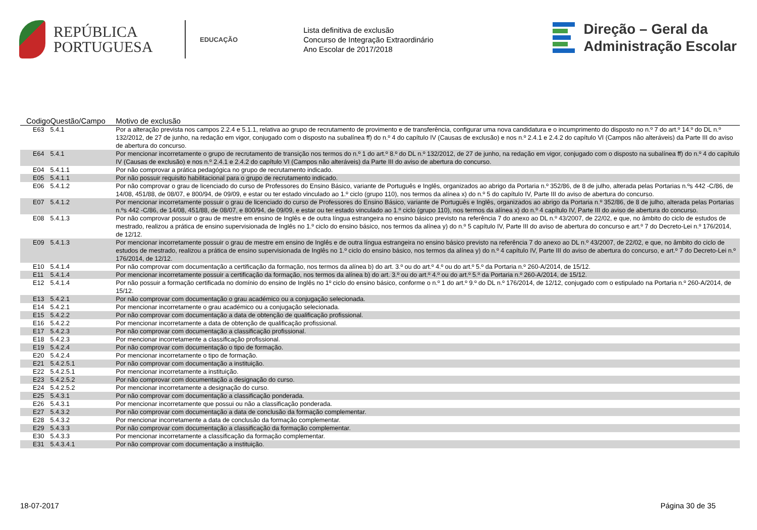REPÚBLICA
PORTUGUESA
EDUCAÇÃO
Lista definitiva de exclusão
Concurso de Integração Extraordinário
Ano Escolar de 2017/2018
Direção – Geral da
Administração Escolar
| Codigo | Questão/Campo | Motivo de exclusão |
| --- | --- | --- |
| E63 | 5.4.1 | Por a alteração prevista nos campos 2.2.4 e 5.1.1, relativa ao grupo de recrutamento de provimento e de transferência, configurar uma nova candidatura e o incumprimento do disposto no n.º 7 do art.º 14.º do DL n.º 132/2012, de 27 de junho, na redação em vigor, conjugado com o disposto na subalínea ff) do n.º 4 do capítulo IV (Causas de exclusão) e nos n.º 2.4.1 e 2.4.2 do capítulo VI (Campos não alteráveis) da Parte III do aviso de abertura do concurso. |
| E64 | 5.4.1 | Por mencionar incorretamente o grupo de recrutamento de transição nos termos do n.º 1 do art.º 8.º do DL n.º 132/2012, de 27 de junho, na redação em vigor, conjugado com o disposto na subalínea ff) do n.º 4 do capítulo IV (Causas de exclusão) e nos n.º 2.4.1 e 2.4.2 do capítulo VI (Campos não alteráveis) da Parte III do aviso de abertura do concurso. |
| E04 | 5.4.1.1 | Por não comprovar a prática pedagógica no grupo de recrutamento indicado. |
| E05 | 5.4.1.1 | Por não possuir requisito habilitacional para o grupo de recrutamento indicado. |
| E06 | 5.4.1.2 | Por não comprovar o grau de licenciado do curso de Professores do Ensino Básico, variante de Português e Inglês, organizados ao abrigo da Portaria n.º 352/86, de 8 de julho, alterada pelas Portarias n.ºs 442 -C/86, de 14/08, 451/88, de 08/07, e 800/94, de 09/09, e estar ou ter estado vinculado ao 1.º ciclo (grupo 110), nos termos da alínea x) do n.º 5 do capítulo IV, Parte III do aviso de abertura do concurso. |
| E07 | 5.4.1.2 | Por mencionar incorretamente possuir o grau de licenciado do curso de Professores do Ensino Básico, variante de Português e Inglês, organizados ao abrigo da Portaria n.º 352/86, de 8 de julho, alterada pelas Portarias n.ºs 442 -C/86, de 14/08, 451/88, de 08/07, e 800/94, de 09/09, e estar ou ter estado vinculado ao 1.º ciclo (grupo 110), nos termos da alínea x) do n.º 4 capítulo IV, Parte III do aviso de abertura do concurso. |
| E08 | 5.4.1.3 | Por não comprovar possuir o grau de mestre em ensino de Inglês e de outra língua estrangeira no ensino básico previsto na referência 7 do anexo ao DL n.º 43/2007, de 22/02, e que, no âmbito do ciclo de estudos de mestrado, realizou a prática de ensino supervisionada de Inglês no 1.º ciclo do ensino básico, nos termos da alínea y) do n.º 5 capítulo IV, Parte III do aviso de abertura do concurso e art.º 7 do Decreto-Lei n.º 176/2014, de 12/12. |
| E09 | 5.4.1.3 | Por mencionar incorretamente possuir o grau de mestre em ensino de Inglês e de outra língua estrangeira no ensino básico previsto na referência 7 do anexo ao DL n.º 43/2007, de 22/02, e que, no âmbito do ciclo de estudos de mestrado, realizou a prática de ensino supervisionada de Inglês no 1.º ciclo do ensino básico, nos termos da alínea y) do n.º 4 capítulo IV, Parte III do aviso de abertura do concurso, e art.º 7 do Decreto-Lei n.º 176/2014, de 12/12. |
| E10 | 5.4.1.4 | Por não comprovar com documentação a certificação da formação, nos termos da alínea b) do art. 3.º ou do art.º 4.º ou do art.º 5.º da Portaria n.º 260-A/2014, de 15/12. |
| E11 | 5.4.1.4 | Por mencionar incorretamente possuir a certificação da formação, nos termos da alínea b) do art. 3.º ou do art.º 4.º ou do art.º 5.º da Portaria n.º 260-A/2014, de 15/12. |
| E12 | 5.4.1.4 | Por não possuir a formação certificada no domínio do ensino de Inglês no 1º ciclo do ensino básico, conforme o n.º 1 do art.º 9.º do DL n.º 176/2014, de 12/12, conjugado com o estipulado na Portaria n.º 260-A/2014, de 15/12. |
| E13 | 5.4.2.1 | Por não comprovar com documentação o grau académico ou a conjugação selecionada. |
| E14 | 5.4.2.1 | Por mencionar incorretamente o grau académico ou a conjugação selecionada. |
| E15 | 5.4.2.2 | Por não comprovar com documentação a data de obtenção de qualificação profissional. |
| E16 | 5.4.2.2 | Por mencionar incorretamente a data de obtenção de qualificação profissional. |
| E17 | 5.4.2.3 | Por não comprovar com documentação a classificação profissional. |
| E18 | 5.4.2.3 | Por mencionar incorretamente a classificação profissional. |
| E19 | 5.4.2.4 | Por não comprovar com documentação o tipo de formação. |
| E20 | 5.4.2.4 | Por mencionar incorretamente o tipo de formação. |
| E21 | 5.4.2.5.1 | Por não comprovar com documentação a instituição. |
| E22 | 5.4.2.5.1 | Por mencionar incorretamente a instituição. |
| E23 | 5.4.2.5.2 | Por não comprovar com documentação a designação do curso. |
| E24 | 5.4.2.5.2 | Por mencionar incorretamente a designação do curso. |
| E25 | 5.4.3.1 | Por não comprovar com documentação a classificação ponderada. |
| E26 | 5.4.3.1 | Por mencionar incorretamente que possui ou não a classificação ponderada. |
| E27 | 5.4.3.2 | Por não comprovar com documentação a data de conclusão da formação complementar. |
| E28 | 5.4.3.2 | Por mencionar incorretamente a data de conclusão da formação complementar. |
| E29 | 5.4.3.3 | Por não comprovar com documentação a classificação da formação complementar. |
| E30 | 5.4.3.3 | Por mencionar incorretamente a classificação da formação complementar. |
| E31 | 5.4.3.4.1 | Por não comprovar com documentação a instituição. |
18-07-2017 Página 30 de 35